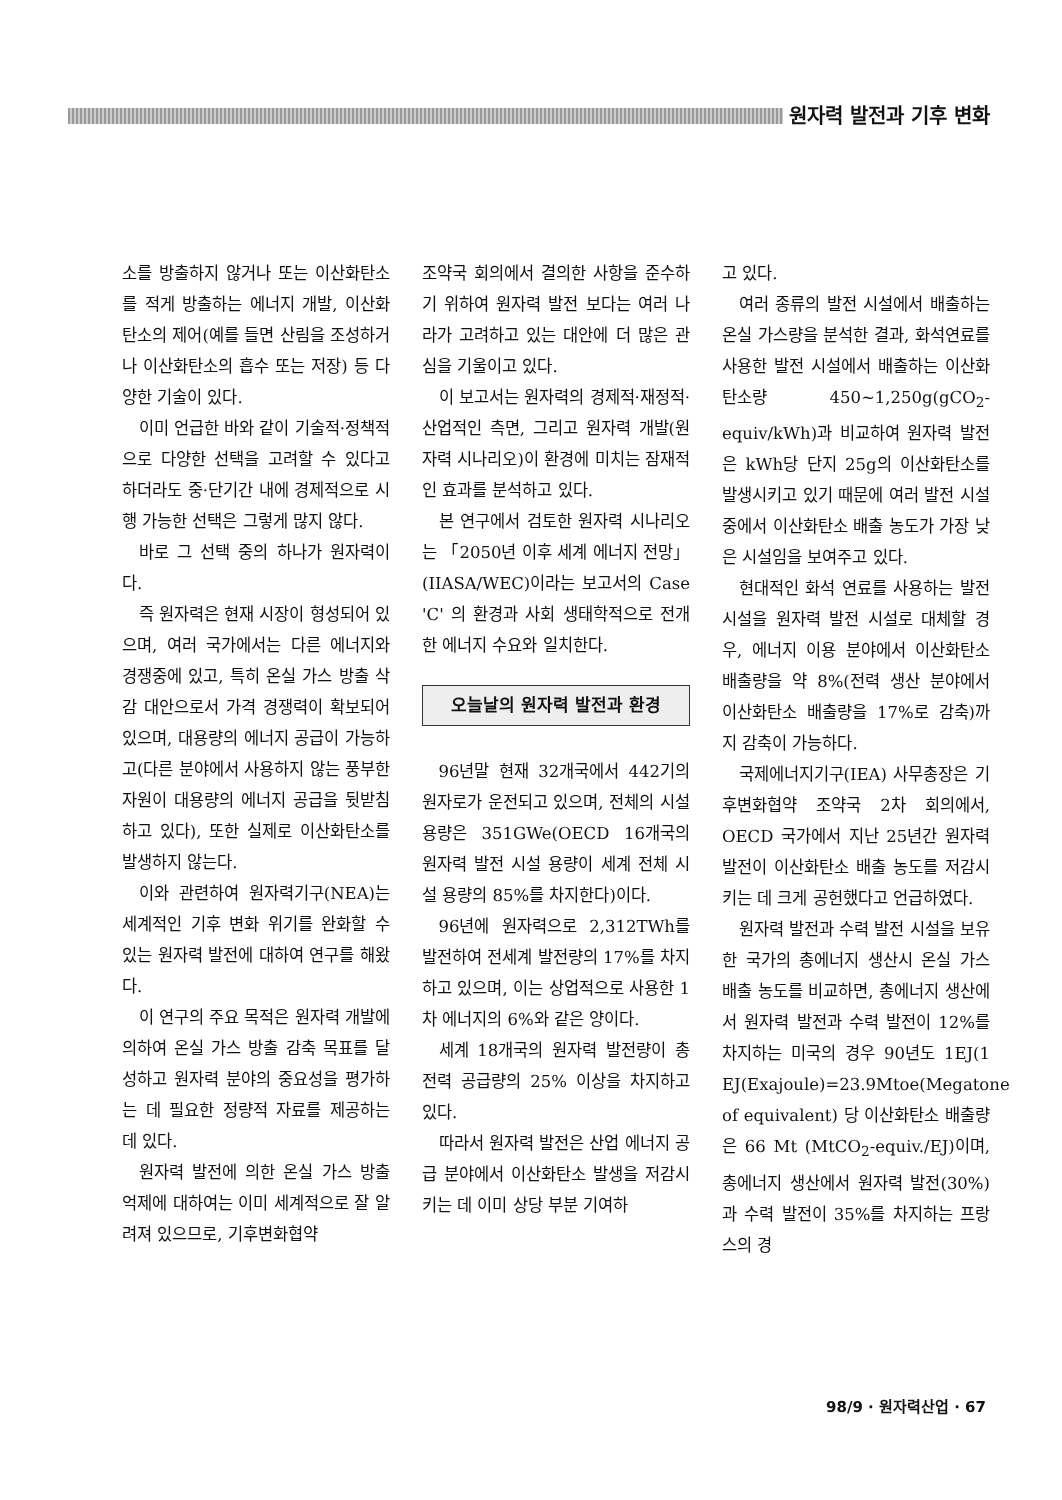원자력 발전과 기후 변화
소를 방출하지 않거나 또는 이산화탄소를 적게 방출하는 에너지 개발, 이산화탄소의 제어(예를 들면 산림을 조성하거나 이산화탄소의 흡수 또는 저장) 등 다양한 기술이 있다.
이미 언급한 바와 같이 기술적·정책적으로 다양한 선택을 고려할 수 있다고 하더라도 중·단기간 내에 경제적으로 시행 가능한 선택은 그렇게 많지 않다.
바로 그 선택 중의 하나가 원자력이다.
즉 원자력은 현재 시장이 형성되어 있으며, 여러 국가에서는 다른 에너지와 경쟁중에 있고, 특히 온실 가스 방출 삭감 대안으로서 가격 경쟁력이 확보되어 있으며, 대용량의 에너지 공급이 가능하고(다른 분야에서 사용하지 않는 풍부한 자원이 대용량의 에너지 공급을 뒷받침하고 있다), 또한 실제로 이산화탄소를 발생하지 않는다.
이와 관련하여 원자력기구(NEA)는 세계적인 기후 변화 위기를 완화할 수 있는 원자력 발전에 대하여 연구를 해왔다.
이 연구의 주요 목적은 원자력 개발에 의하여 온실 가스 방출 감축 목표를 달성하고 원자력 분야의 중요성을 평가하는 데 필요한 정량적 자료를 제공하는 데 있다.
원자력 발전에 의한 온실 가스 방출 억제에 대하여는 이미 세계적으로 잘 알려져 있으므로, 기후변화협약
조약국 회의에서 결의한 사항을 준수하기 위하여 원자력 발전 보다는 여러 나라가 고려하고 있는 대안에 더 많은 관심을 기울이고 있다.
이 보고서는 원자력의 경제적·재정적·산업적인 측면, 그리고 원자력 개발(원자력 시나리오)이 환경에 미치는 잠재적인 효과를 분석하고 있다.
본 연구에서 검토한 원자력 시나리오는 「2050년 이후 세계 에너지 전망」(IIASA/WEC)이라는 보고서의 Case 'C' 의 환경과 사회 생태학적으로 전개한 에너지 수요와 일치한다.
오늘날의 원자력 발전과 환경
96년말 현재 32개국에서 442기의 원자로가 운전되고 있으며, 전체의 시설 용량은 351GWe(OECD 16개국의 원자력 발전 시설 용량이 세계 전체 시설 용량의 85%를 차지한다)이다.
96년에 원자력으로 2,312TWh를 발전하여 전세계 발전량의 17%를 차지하고 있으며, 이는 상업적으로 사용한 1차 에너지의 6%와 같은 양이다.
세계 18개국의 원자력 발전량이 총전력 공급량의 25% 이상을 차지하고 있다.
따라서 원자력 발전은 산업 에너지 공급 분야에서 이산화탄소 발생을 저감시키는 데 이미 상당 부분 기여하
고 있다.
여러 종류의 발전 시설에서 배출하는 온실 가스량을 분석한 결과, 화석연료를 사용한 발전 시설에서 배출하는 이산화탄소량 450~1,250g(gCO<sub>2</sub>-equiv/kWh)과 비교하여 원자력 발전은 kWh당 단지 25g의 이산화탄소를 발생시키고 있기 때문에 여러 발전 시설 중에서 이산화탄소 배출 농도가 가장 낮은 시설임을 보여주고 있다.
현대적인 화석 연료를 사용하는 발전 시설을 원자력 발전 시설로 대체할 경우, 에너지 이용 분야에서 이산화탄소 배출량을 약 8%(전력 생산 분야에서 이산화탄소 배출량을 17%로 감축)까지 감축이 가능하다.
국제에너지기구(IEA) 사무총장은 기후변화협약 조약국 2차 회의에서, OECD 국가에서 지난 25년간 원자력 발전이 이산화탄소 배출 농도를 저감시키는 데 크게 공헌했다고 언급하였다.
원자력 발전과 수력 발전 시설을 보유한 국가의 총에너지 생산시 온실 가스 배출 농도를 비교하면, 총에너지 생산에서 원자력 발전과 수력 발전이 12%를 차지하는 미국의 경우 90년도 1EJ(1 EJ(Exajoule)=23.9Mtoe(Megatone of equivalent) 당 이산화탄소 배출량은 66 Mt (MtCO<sub>2</sub>-equiv./EJ)이며, 총에너지 생산에서 원자력 발전(30%)과 수력 발전이 35%를 차지하는 프랑스의 경
98/9 · 원자력산업 · 67